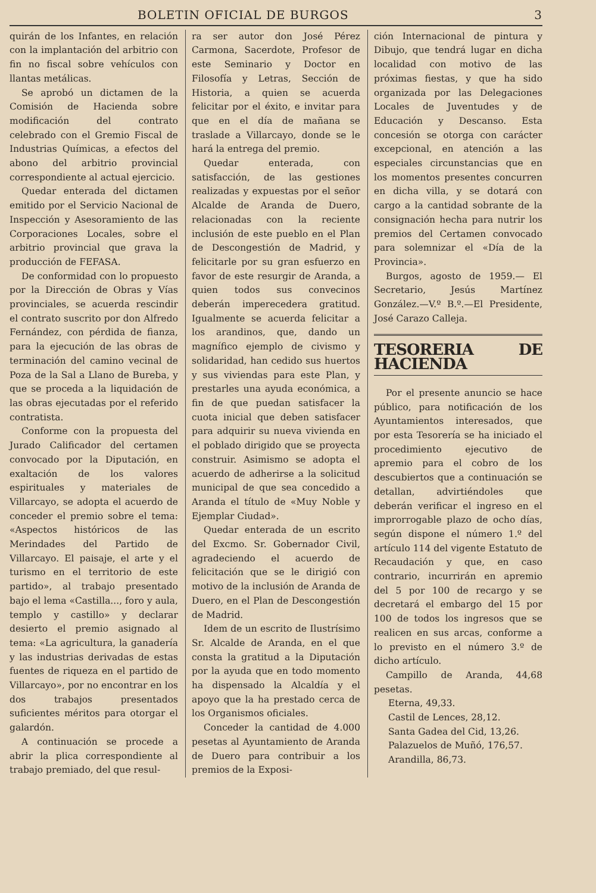BOLETIN OFICIAL DE BURGOS 3
quirán de los Infantes, en relación con la implantación del arbitrio con fin no fiscal sobre vehículos con llantas metálicas.
Se aprobó un dictamen de la Comisión de Hacienda sobre modificación del contrato celebrado con el Gremio Fiscal de Industrias Químicas, a efectos del abono del arbitrio provincial correspondiente al actual ejercicio.
Quedar enterada del dictamen emitido por el Servicio Nacional de Inspección y Asesoramiento de las Corporaciones Locales, sobre el arbitrio provincial que grava la producción de FEFASA.
De conformidad con lo propuesto por la Dirección de Obras y Vías provinciales, se acuerda rescindir el contrato suscrito por don Alfredo Fernández, con pérdida de fianza, para la ejecución de las obras de terminación del camino vecinal de Poza de la Sal a Llano de Bureba, y que se proceda a la liquidación de las obras ejecutadas por el referido contratista.
Conforme con la propuesta del Jurado Calificador del certamen convocado por la Diputación, en exaltación de los valores espirituales y materiales de Villarcayo, se adopta el acuerdo de conceder el premio sobre el tema: «Aspectos históricos de las Merindades del Partido de Villarcayo. El paisaje, el arte y el turismo en el territorio de este partido», al trabajo presentado bajo el lema «Castilla..., foro y aula, templo y castillo» y declarar desierto el premio asignado al tema: «La agricultura, la ganadería y las industrias derivadas de estas fuentes de riqueza en el partido de Villarcayo», por no encontrar en los dos trabajos presentados suficientes méritos para otorgar el galardón.
A continuación se procede a abrir la plica correspondiente al trabajo premiado, del que resul-
ra ser autor don José Pérez Carmona, Sacerdote, Profesor de este Seminario y Doctor en Filosofía y Letras, Sección de Historia, a quien se acuerda felicitar por el éxito, e invitar para que en el día de mañana se traslade a Villarcayo, donde se le hará la entrega del premio.
Quedar enterada, con satisfacción, de las gestiones realizadas y expuestas por el señor Alcalde de Aranda de Duero, relacionadas con la reciente inclusión de este pueblo en el Plan de Descongestión de Madrid, y felicitarle por su gran esfuerzo en favor de este resurgir de Aranda, a quien todos sus convecinos deberán imperecedera gratitud. Igualmente se acuerda felicitar a los arandinos, que, dando un magnífico ejemplo de civismo y solidaridad, han cedido sus huertos y sus viviendas para este Plan, y prestarles una ayuda económica, a fin de que puedan satisfacer la cuota inicial que deben satisfacer para adquirir su nueva vivienda en el poblado dirigido que se proyecta construir. Asimismo se adopta el acuerdo de adherirse a la solicitud municipal de que sea concedido a Aranda el título de «Muy Noble y Ejemplar Ciudad».
Quedar enterada de un escrito del Excmo. Sr. Gobernador Civil, agradeciendo el acuerdo de felicitación que se le dirigió con motivo de la inclusión de Aranda de Duero, en el Plan de Descongestión de Madrid.
Idem de un escrito de Ilustrísimo Sr. Alcalde de Aranda, en el que consta la gratitud a la Diputación por la ayuda que en todo momento ha dispensado la Alcaldía y el apoyo que la ha prestado cerca de los Organismos oficiales.
Conceder la cantidad de 4.000 pesetas al Ayuntamiento de Aranda de Duero para contribuir a los premios de la Exposi-
ción Internacional de pintura y Dibujo, que tendrá lugar en dicha localidad con motivo de las próximas fiestas, y que ha sido organizada por las Delegaciones Locales de Juventudes y de Educación y Descanso. Esta concesión se otorga con carácter excepcional, en atención a las especiales circunstancias que en los momentos presentes concurren en dicha villa, y se dotará con cargo a la cantidad sobrante de la consignación hecha para nutrir los premios del Certamen convocado para solemnizar el «Día de la Provincia».
Burgos, agosto de 1959.— El Secretario, Jesús Martínez González.—V.º B.º.—El Presidente, José Carazo Calleja.
TESORERIA DE HACIENDA
Por el presente anuncio se hace público, para notificación de los Ayuntamientos interesados, que por esta Tesorería se ha iniciado el procedimiento ejecutivo de apremio para el cobro de los descubiertos que a continuación se detallan, advirtiéndoles que deberán verificar el ingreso en el improrrogable plazo de ocho días, según dispone el número 1.º del artículo 114 del vigente Estatuto de Recaudación y que, en caso contrario, incurrirán en apremio del 5 por 100 de recargo y se decretará el embargo del 15 por 100 de todos los ingresos que se realicen en sus arcas, conforme a lo previsto en el número 3.º de dicho artículo.
Campillo de Aranda, 44,68 pesetas.
Eterna, 49,33.
Castil de Lences, 28,12.
Santa Gadea del Cid, 13,26.
Palazuelos de Muñó, 176,57.
Arandilla, 86,73.